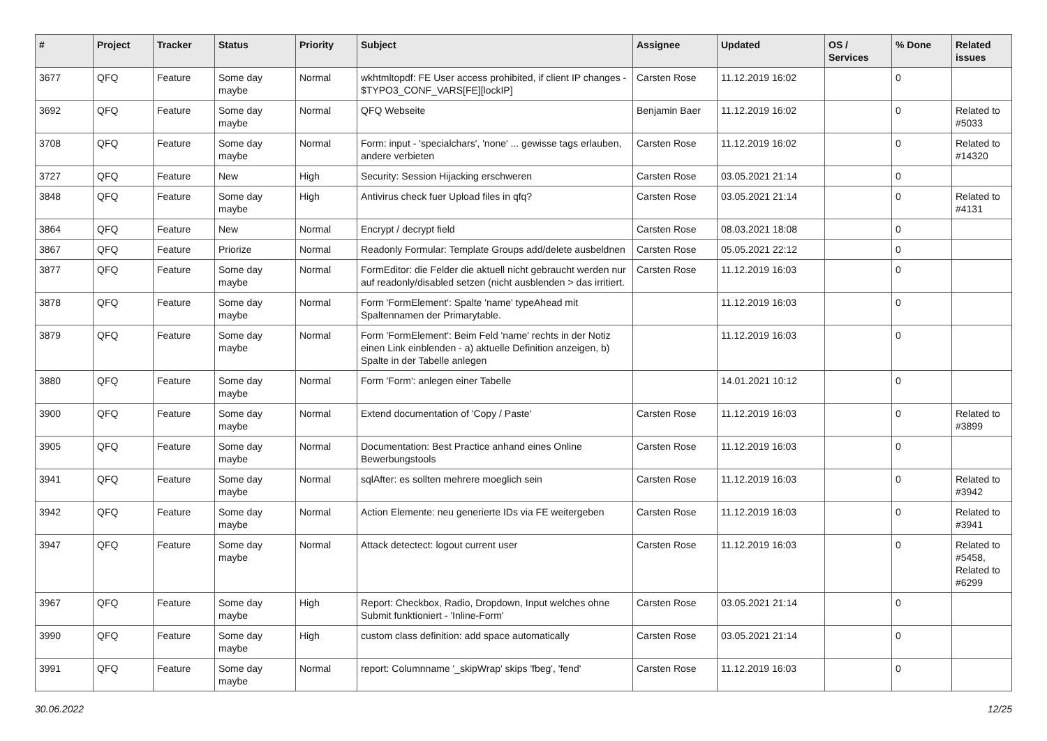| # | Project | Tracker | Status | Priority | Subject | Assignee | Updated | OS / Services | % Done | Related issues |
| --- | --- | --- | --- | --- | --- | --- | --- | --- | --- | --- |
| 3677 | QFQ | Feature | Some day maybe | Normal | wkhtmltopdf: FE User access prohibited, if client IP changes - $TYPO3_CONF_VARS[FE][lockIP] | Carsten Rose | 11.12.2019 16:02 | | 0 | |
| 3692 | QFQ | Feature | Some day maybe | Normal | QFQ Webseite | Benjamin Baer | 11.12.2019 16:02 | | 0 | Related to #5033 |
| 3708 | QFQ | Feature | Some day maybe | Normal | Form: input - 'specialchars', 'none' ... gewisse tags erlauben, andere verbieten | Carsten Rose | 11.12.2019 16:02 | | 0 | Related to #14320 |
| 3727 | QFQ | Feature | New | High | Security: Session Hijacking erschweren | Carsten Rose | 03.05.2021 21:14 | | 0 | |
| 3848 | QFQ | Feature | Some day maybe | High | Antivirus check fuer Upload files in qfq? | Carsten Rose | 03.05.2021 21:14 | | 0 | Related to #4131 |
| 3864 | QFQ | Feature | New | Normal | Encrypt / decrypt field | Carsten Rose | 08.03.2021 18:08 | | 0 | |
| 3867 | QFQ | Feature | Priorize | Normal | Readonly Formular: Template Groups add/delete ausbeldnen | Carsten Rose | 05.05.2021 22:12 | | 0 | |
| 3877 | QFQ | Feature | Some day maybe | Normal | FormEditor: die Felder die aktuell nicht gebraucht werden nur auf readonly/disabled setzen (nicht ausblenden > das irritiert. | Carsten Rose | 11.12.2019 16:03 | | 0 | |
| 3878 | QFQ | Feature | Some day maybe | Normal | Form 'FormElement': Spalte 'name' typeAhead mit Spaltennamen der Primarytable. | | 11.12.2019 16:03 | | 0 | |
| 3879 | QFQ | Feature | Some day maybe | Normal | Form 'FormElement': Beim Feld 'name' rechts in der Notiz einen Link einblenden - a) aktuelle Definition anzeigen, b) Spalte in der Tabelle anlegen | | 11.12.2019 16:03 | | 0 | |
| 3880 | QFQ | Feature | Some day maybe | Normal | Form 'Form': anlegen einer Tabelle | | 14.01.2021 10:12 | | 0 | |
| 3900 | QFQ | Feature | Some day maybe | Normal | Extend documentation of 'Copy / Paste' | Carsten Rose | 11.12.2019 16:03 | | 0 | Related to #3899 |
| 3905 | QFQ | Feature | Some day maybe | Normal | Documentation: Best Practice anhand eines Online Bewerbungstools | Carsten Rose | 11.12.2019 16:03 | | 0 | |
| 3941 | QFQ | Feature | Some day maybe | Normal | sqlAfter: es sollten mehrere moeglich sein | Carsten Rose | 11.12.2019 16:03 | | 0 | Related to #3942 |
| 3942 | QFQ | Feature | Some day maybe | Normal | Action Elemente: neu generierte IDs via FE weitergeben | Carsten Rose | 11.12.2019 16:03 | | 0 | Related to #3941 |
| 3947 | QFQ | Feature | Some day maybe | Normal | Attack detectect: logout current user | Carsten Rose | 11.12.2019 16:03 | | 0 | Related to #5458, Related to #6299 |
| 3967 | QFQ | Feature | Some day maybe | High | Report: Checkbox, Radio, Dropdown, Input welches ohne Submit funktioniert - 'Inline-Form' | Carsten Rose | 03.05.2021 21:14 | | 0 | |
| 3990 | QFQ | Feature | Some day maybe | High | custom class definition: add space automatically | Carsten Rose | 03.05.2021 21:14 | | 0 | |
| 3991 | QFQ | Feature | Some day maybe | Normal | report: Columnname '_skipWrap' skips 'fbeg', 'fend' | Carsten Rose | 11.12.2019 16:03 | | 0 | |
30.06.2022 12/25